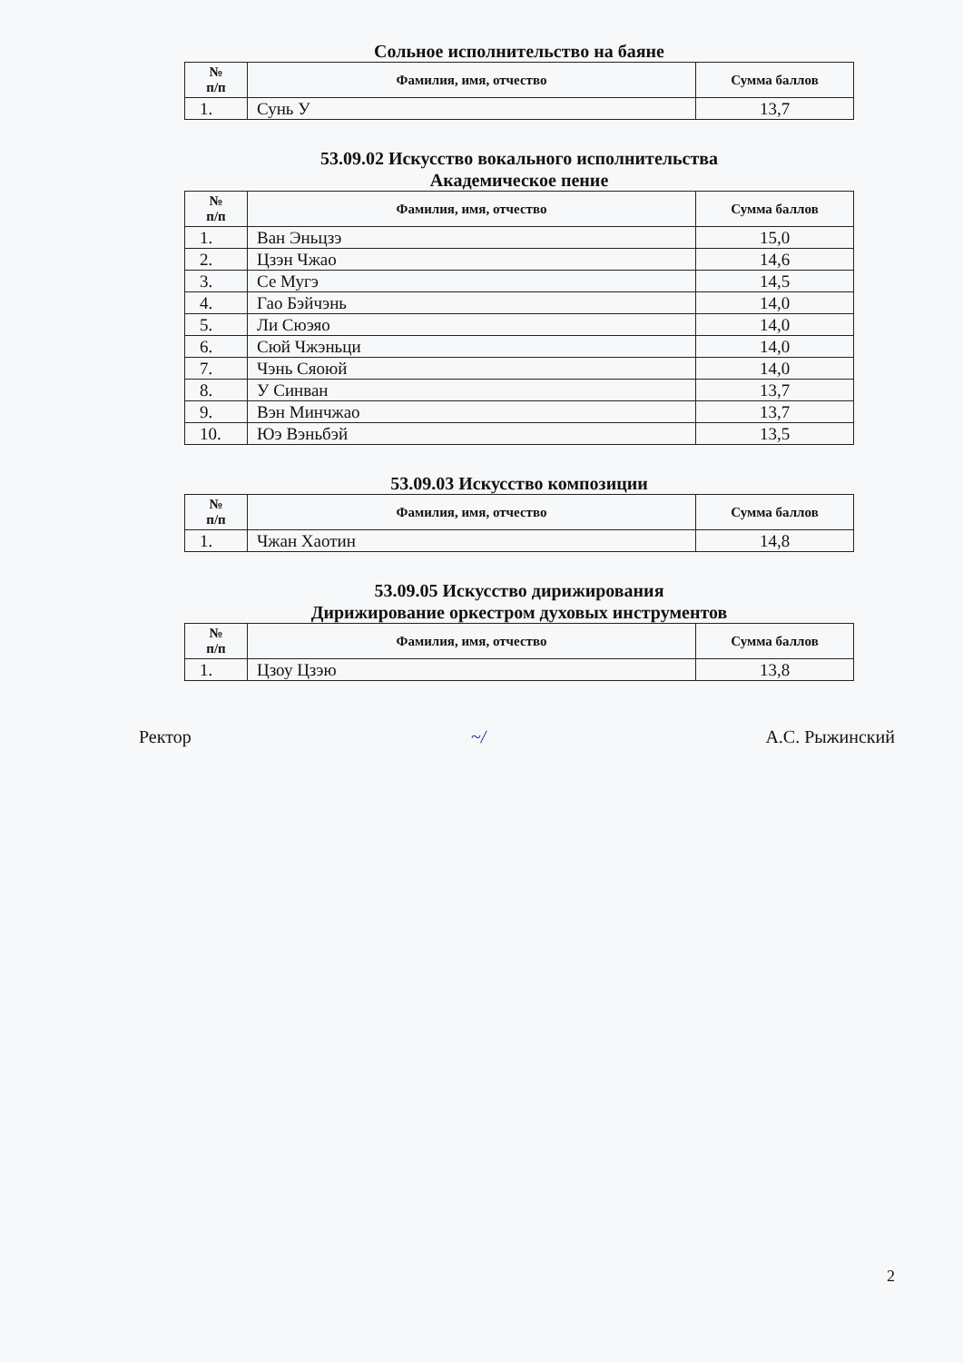Сольное исполнительство на баяне
| № п/п | Фамилия, имя, отчество | Сумма баллов |
| --- | --- | --- |
| 1. | Сунь У | 13,7 |
53.09.02 Искусство вокального исполнительства
Академическое пение
| № п/п | Фамилия, имя, отчество | Сумма баллов |
| --- | --- | --- |
| 1. | Ван Эньцзэ | 15,0 |
| 2. | Цзэн Чжао | 14,6 |
| 3. | Се Мугэ | 14,5 |
| 4. | Гао Бэйчэнь | 14,0 |
| 5. | Ли Сюэяо | 14,0 |
| 6. | Сюй Чжэньци | 14,0 |
| 7. | Чэнь Сяоюй | 14,0 |
| 8. | У Синван | 13,7 |
| 9. | Вэн Минчжао | 13,7 |
| 10. | Юэ Вэньбэй | 13,5 |
53.09.03 Искусство композиции
| № п/п | Фамилия, имя, отчество | Сумма баллов |
| --- | --- | --- |
| 1. | Чжан Хаотин | 14,8 |
53.09.05 Искусство дирижирования
Дирижирование оркестром духовых инструментов
| № п/п | Фамилия, имя, отчество | Сумма баллов |
| --- | --- | --- |
| 1. | Цзоу Цзэю | 13,8 |
Ректор ~/ А.С. Рыжинский
2